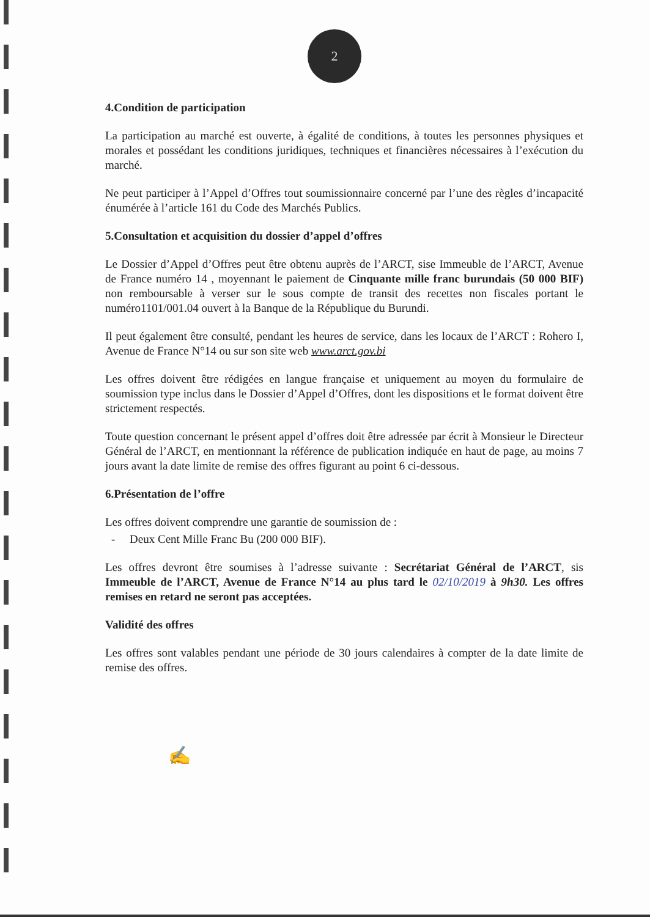2
4.Condition de participation
La participation au marché est ouverte, à égalité de conditions, à toutes les personnes physiques et morales et possédant les conditions juridiques, techniques et financières nécessaires à l’exécution du marché.
Ne peut participer à l’Appel d’Offres tout soumissionnaire concerné par l’une des règles d’incapacité énumérée à l’article 161 du Code des Marchés Publics.
5.Consultation et acquisition du dossier d’appel d’offres
Le Dossier d’Appel d’Offres peut être obtenu auprès de l’ARCT, sise Immeuble de l’ARCT, Avenue de France numéro 14 , moyennant le paiement de Cinquante mille franc burundais (50 000 BIF) non remboursable à verser sur le sous compte de transit des recettes non fiscales portant le numéro1101/001.04 ouvert à la Banque de la République du Burundi.
Il peut également être consulté, pendant les heures de service, dans les locaux de l’ARCT : Rohero I, Avenue de France N°14 ou sur son site web www.arct.gov.bi
Les offres doivent être rédigées en langue française et uniquement au moyen du formulaire de soumission type inclus dans le Dossier d’Appel d’Offres, dont les dispositions et le format doivent être strictement respectés.
Toute question concernant le présent appel d’offres doit être adressée par écrit à Monsieur le Directeur Général de l’ARCT, en mentionnant la référence de publication indiquée en haut de page, au moins 7 jours avant la date limite de remise des offres figurant au point 6 ci-dessous.
6.Présentation de l’offre
Les offres doivent comprendre une garantie de soumission de :
- Deux Cent Mille Franc Bu (200 000 BIF).
Les offres devront être soumises à l’adresse suivante : Secrétariat Général de l’ARCT, sis Immeuble de l’ARCT, Avenue de France N°14 au plus tard le 02/10/2019 à 9h30. Les offres remises en retard ne seront pas acceptées.
Validité des offres
Les offres sont valables pendant une période de 30 jours calendaires à compter de la date limite de remise des offres.
✍